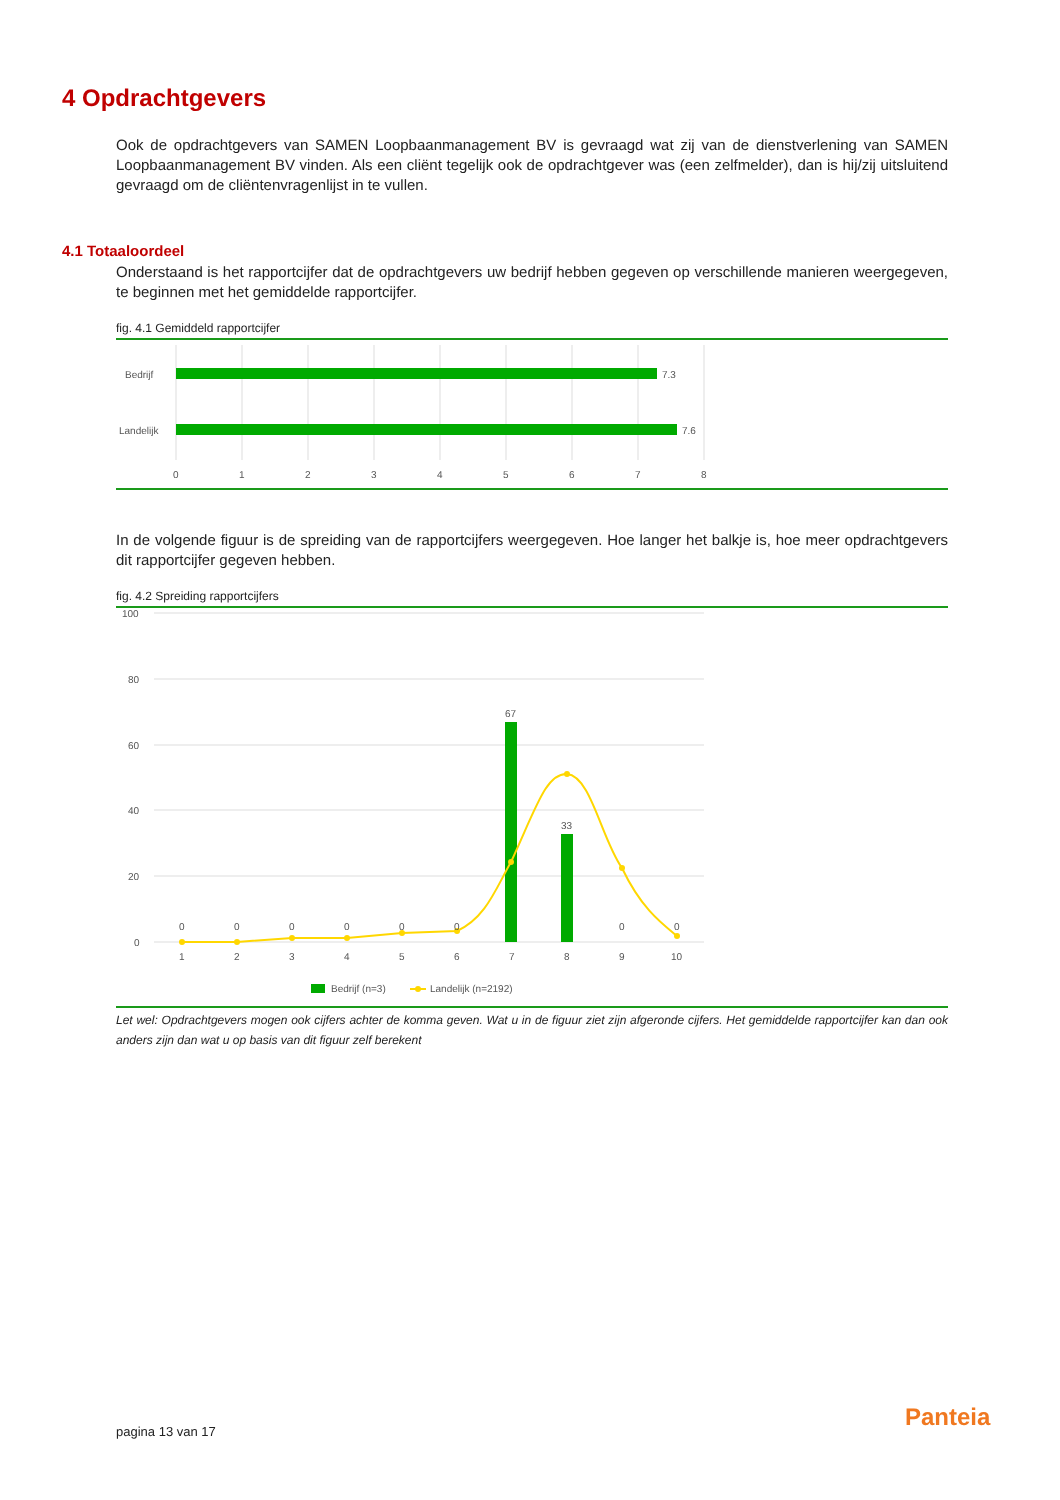4 Opdrachtgevers
Ook de opdrachtgevers van SAMEN Loopbaanmanagement BV is gevraagd wat zij van de dienstverlening van SAMEN Loopbaanmanagement BV vinden. Als een cliënt tegelijk ook de opdrachtgever was (een zelfmelder), dan is hij/zij uitsluitend gevraagd om de cliëntenvragenlijst in te vullen.
4.1 Totaaloordeel
Onderstaand is het rapportcijfer dat de opdrachtgevers uw bedrijf hebben gegeven op verschillende manieren weergegeven, te beginnen met het gemiddelde rapportcijfer.
fig. 4.1 Gemiddeld rapportcijfer
Bedrijf
Landelijk
7.3
7.6
0
1
2
3
4
5
6
7
8
In de volgende figuur is de spreiding van de rapportcijfers weergegeven. Hoe langer het balkje is, hoe meer opdrachtgevers dit rapportcijfer gegeven hebben.
fig. 4.2 Spreiding rapportcijfers
100
80
60
40
20
0
67
33
0
0
0
0
0
0
0
0
1
2
3
4
5
6
7
8
9
10
Bedrijf (n=3)
Landelijk (n=2192)
Let wel: Opdrachtgevers mogen ook cijfers achter de komma geven. Wat u in de figuur ziet zijn afgeronde cijfers. Het gemiddelde rapportcijfer kan dan ook anders zijn dan wat u op basis van dit figuur zelf berekent
pagina 13 van 17 Panteia